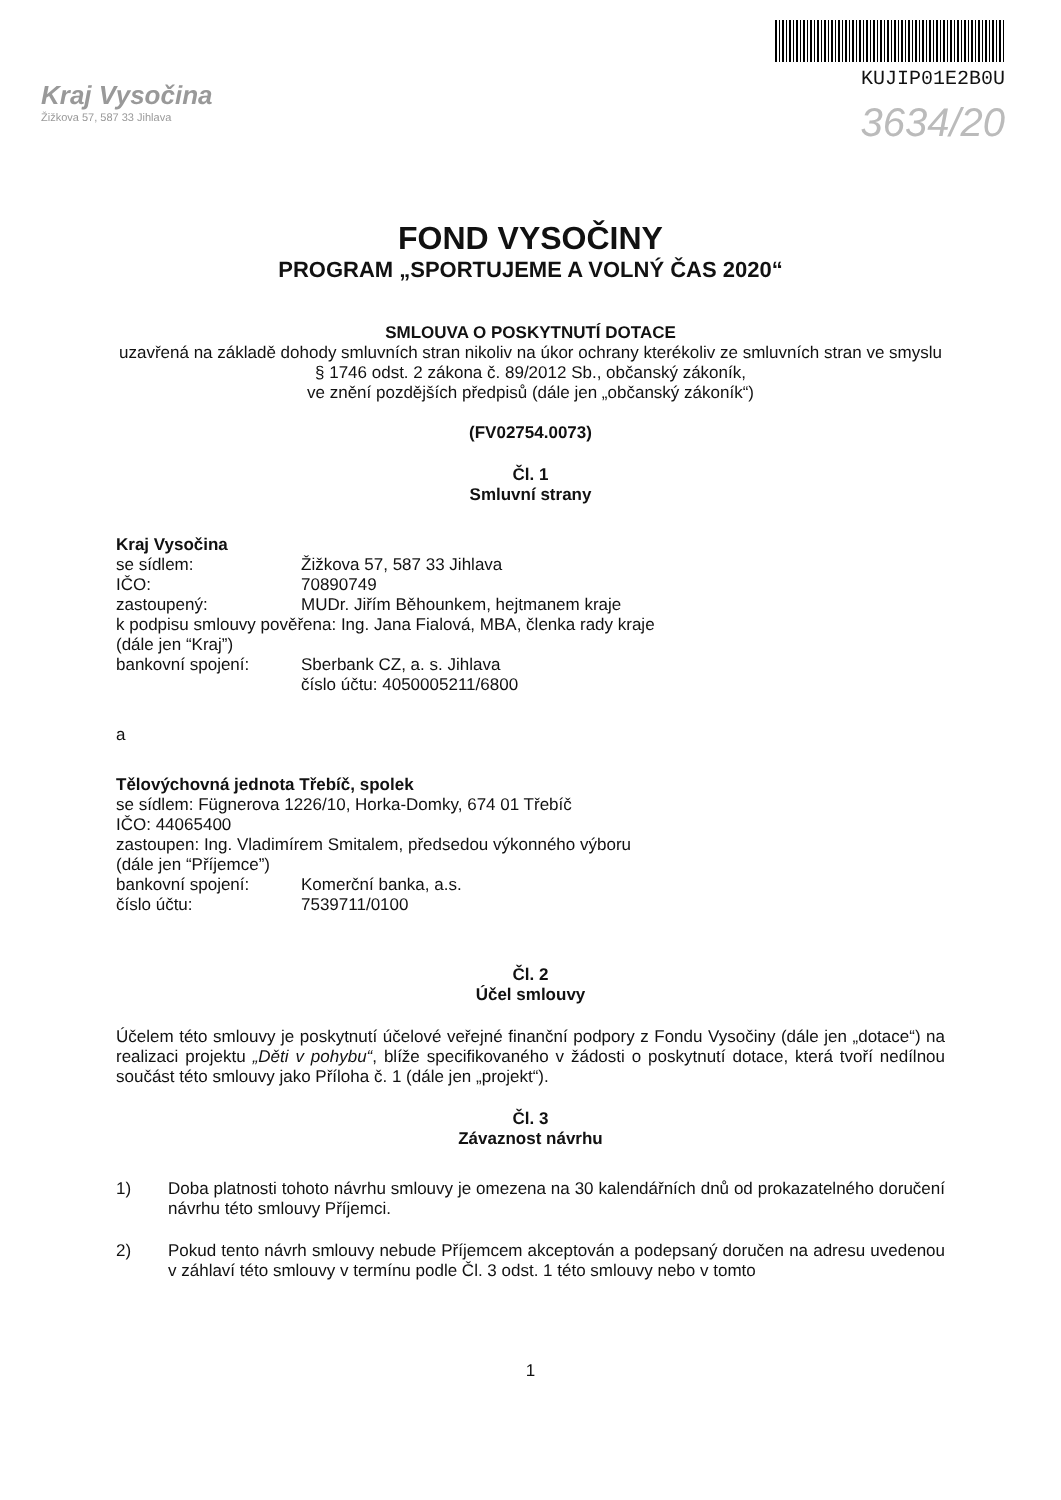Kraj Vysočina
Žižkova 57, 587 33 Jihlava
KUJIP01E2B0U
3634/20
FOND VYSOČINY
PROGRAM „SPORTUJEME A VOLNÝ ČAS 2020“
SMLOUVA O POSKYTNUTÍ DOTACE
uzavřená na základě dohody smluvních stran nikoliv na úkor ochrany kterékoliv ze smluvních stran ve smyslu § 1746 odst. 2 zákona č. 89/2012 Sb., občanský zákoník,
ve znění pozdějších předpisů (dále jen „občanský zákoník“)
(FV02754.0073)
Čl. 1
Smluvní strany
Kraj Vysočina
se sídlem: Žižkova 57, 587 33 Jihlava
IČO: 70890749
zastoupený: MUDr. Jiřím Běhounkem, hejtmanem kraje
k podpisu smlouvy pověřena: Ing. Jana Fialová, MBA, členka rady kraje
(dále jen “Kraj”)
bankovní spojení: Sberbank CZ, a. s. Jihlava
číslo účtu: 4050005211/6800
a
Tělovýchovná jednota Třebíč, spolek
se sídlem: Fügnerova 1226/10, Horka-Domky, 674 01 Třebíč
IČO: 44065400
zastoupen: Ing. Vladimírem Smitalem, předsedou výkonného výboru
(dále jen “Příjemce”)
bankovní spojení: Komerční banka, a.s.
číslo účtu: 7539711/0100
Čl. 2
Účel smlouvy
Účelem této smlouvy je poskytnutí účelové veřejné finanční podpory z Fondu Vysočiny (dále jen „dotace“) na realizaci projektu „Děti v pohybu“, blíže specifikovaného v žádosti o poskytnutí dotace, která tvoří nedílnou součást této smlouvy jako Příloha č. 1 (dále jen „projekt“).
Čl. 3
Závaznost návrhu
1) Doba platnosti tohoto návrhu smlouvy je omezena na 30 kalendářních dnů od prokazatelného doručení návrhu této smlouvy Příjemci.
2) Pokud tento návrh smlouvy nebude Příjemcem akceptován a podepsaný doručen na adresu uvedenou v záhlaví této smlouvy v termínu podle Čl. 3 odst. 1 této smlouvy nebo v tomto
1